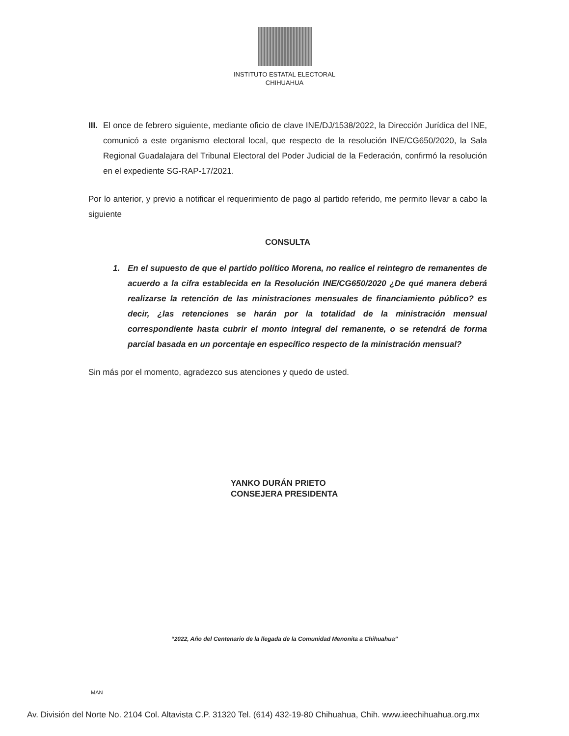INSTITUTO ESTATAL ELECTORAL
CHIHUAHUA
III.
El once de febrero siguiente, mediante oficio de clave INE/DJ/1538/2022, la Dirección Jurídica del INE, comunicó a este organismo electoral local, que respecto de la resolución INE/CG650/2020, la Sala Regional Guadalajara del Tribunal Electoral del Poder Judicial de la Federación, confirmó la resolución en el expediente SG-RAP-17/2021.
Por lo anterior, y previo a notificar el requerimiento de pago al partido referido, me permito llevar a cabo la siguiente
CONSULTA
1. En el supuesto de que el partido político Morena, no realice el reintegro de remanentes de acuerdo a la cifra establecida en la Resolución INE/CG650/2020 ¿De qué manera deberá realizarse la retención de las ministraciones mensuales de financiamiento público? es decir, ¿las retenciones se harán por la totalidad de la ministración mensual correspondiente hasta cubrir el monto integral del remanente, o se retendrá de forma parcial basada en un porcentaje en específico respecto de la ministración mensual?
Sin más por el momento, agradezco sus atenciones y quedo de usted.
YANKO DURÁN PRIETO
CONSEJERA PRESIDENTA
“2022, Año del Centenario de la llegada de la Comunidad Menonita a Chihuahua”
MAN
Av. División del Norte No. 2104 Col. Altavista C.P. 31320 Tel. (614) 432-19-80 Chihuahua, Chih. www.ieechihuahua.org.mx